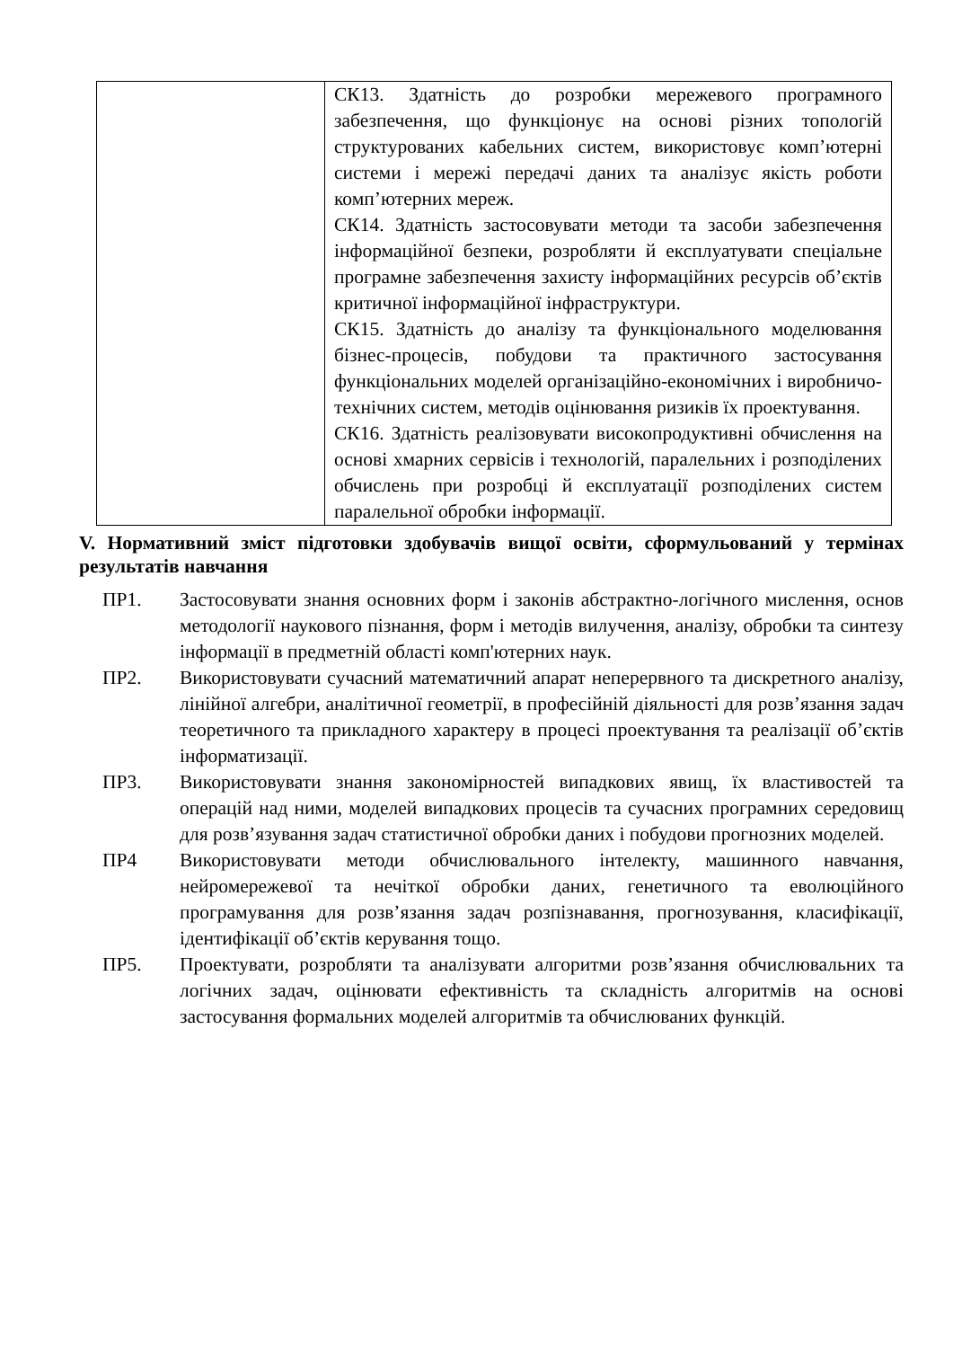| | СК13. Здатність до розробки мережевого програмного забезпечення, що функціонує на основі різних топологій структурованих кабельних систем, використовує комп’ютерні системи і мережі передачі даних та аналізує якість роботи комп’ютерних мереж. СК14. Здатність застосовувати методи та засоби забезпечення інформаційної безпеки, розробляти й експлуатувати спеціальне програмне забезпечення захисту інформаційних ресурсів об’єктів критичної інформаційної інфраструктури. СК15. Здатність до аналізу та функціонального моделювання бізнес-процесів, побудови та практичного застосування функціональних моделей організаційно-економічних і виробничо-технічних систем, методів оцінювання ризиків їх проектування. СК16. Здатність реалізовувати високопродуктивні обчислення на основі хмарних сервісів і технологій, паралельних і розподілених обчислень при розробці й експлуатації розподілених систем паралельної обробки інформації. |
V. Нормативний зміст підготовки здобувачів вищої освіти, сформульований у термінах результатів навчання
ПР1. Застосовувати знання основних форм і законів абстрактно-логічного мислення, основ методології наукового пізнання, форм і методів вилучення, аналізу, обробки та синтезу інформації в предметній області комп'ютерних наук.
ПР2. Використовувати сучасний математичний апарат неперервного та дискретного аналізу, лінійної алгебри, аналітичної геометрії, в професійній діяльності для розв’язання задач теоретичного та прикладного характеру в процесі проектування та реалізації об’єктів інформатизації.
ПР3. Використовувати знання закономірностей випадкових явищ, їх властивостей та операцій над ними, моделей випадкових процесів та сучасних програмних середовищ для розв’язування задач статистичної обробки даних і побудови прогнозних моделей.
ПР4 Використовувати методи обчислювального інтелекту, машинного навчання, нейромережевої та нечіткої обробки даних, генетичного та еволюційного програмування для розв’язання задач розпізнавання, прогнозування, класифікації, ідентифікації об’єктів керування тощо.
ПР5. Проектувати, розробляти та аналізувати алгоритми розв’язання обчислювальних та логічних задач, оцінювати ефективність та складність алгоритмів на основі застосування формальних моделей алгоритмів та обчислюваних функцій.